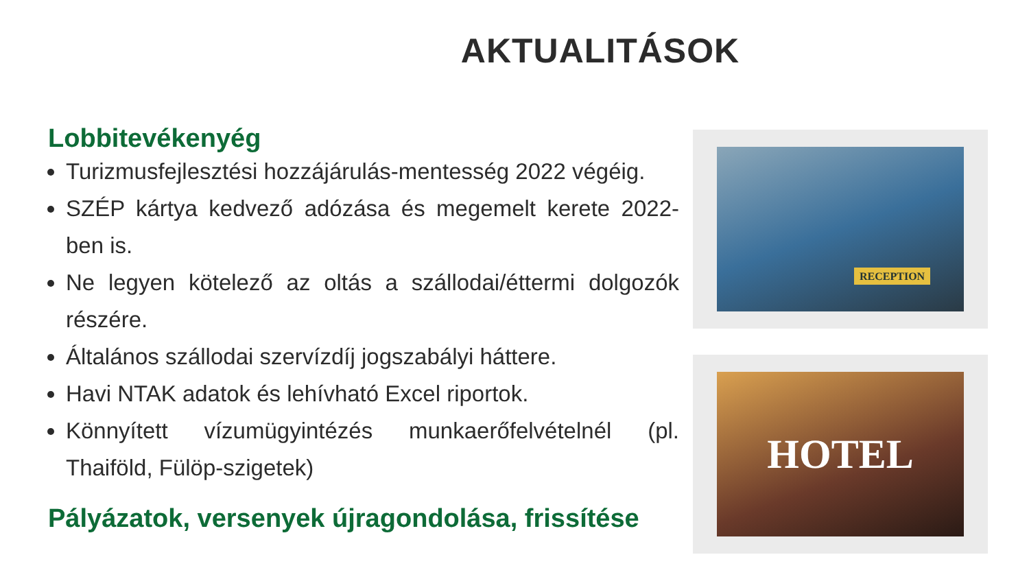AKTUALITÁSOK
Lobbitevékenyég
Turizmusfejlesztési hozzájárulás-mentesség 2022 végéig.
SZÉP kártya kedvező adózása és megemelt kerete 2022-ben is.
Ne legyen kötelező az oltás a szállodai/éttermi dolgozók részére.
Általános szállodai szervízdíj jogszabályi háttere.
Havi NTAK adatok és lehívható Excel riportok.
Könnyített vízumügyintézés munkaerőfelvételnél (pl. Thaiföld, Fülöp-szigetek)
Pályázatok, versenyek újragondolása, frissítése
RECEPTION
HOTEL